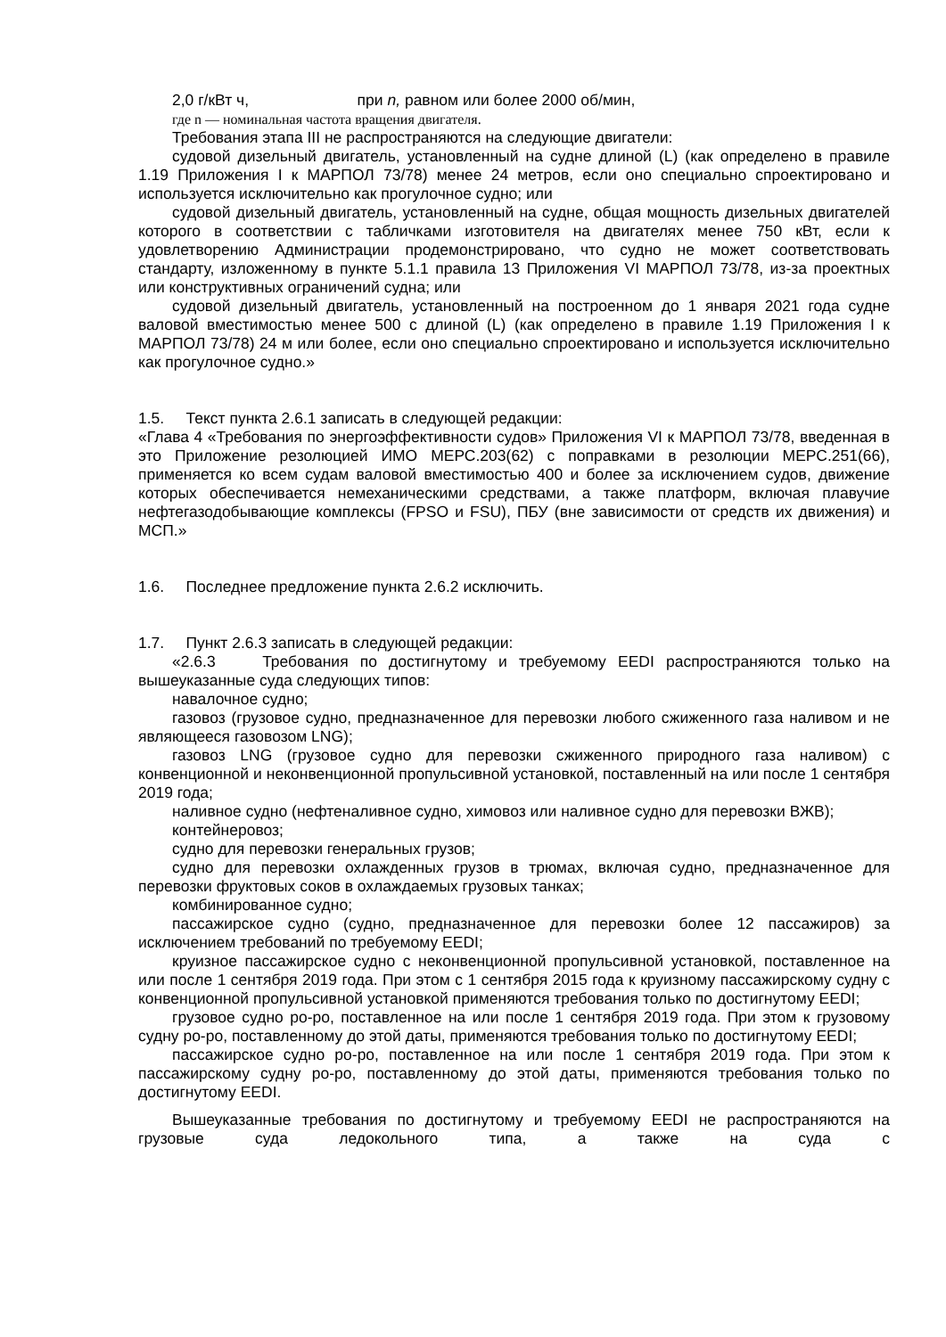2,0 г/кВт ч, при n, равном или более 2000 об/мин,
где n — номинальная частота вращения двигателя.
Требования этапа III не распространяются на следующие двигатели:
судовой дизельный двигатель, установленный на судне длиной (L) (как определено в правиле 1.19 Приложения I к МАРПОЛ 73/78) менее 24 метров, если оно специально спроектировано и используется исключительно как прогулочное судно; или
судовой дизельный двигатель, установленный на судне, общая мощность дизельных двигателей которого в соответствии с табличками изготовителя на двигателях менее 750 кВт, если к удовлетворению Администрации продемонстрировано, что судно не может соответствовать стандарту, изложенному в пункте 5.1.1 правила 13 Приложения VI МАРПОЛ 73/78, из-за проектных или конструктивных ограничений судна; или
судовой дизельный двигатель, установленный на построенном до 1 января 2021 года судне валовой вместимостью менее 500 с длиной (L) (как определено в правиле 1.19 Приложения I к МАРПОЛ 73/78) 24 м или более, если оно специально спроектировано и используется исключительно как прогулочное судно.»
1.5. Текст пункта 2.6.1 записать в следующей редакции:
«Глава 4 «Требования по энергоэффективности судов» Приложения VI к МАРПОЛ 73/78, введенная в это Приложение резолюцией ИМО МЕРС.203(62) с поправками в резолюции МЕРС.251(66), применяется ко всем судам валовой вместимостью 400 и более за исключением судов, движение которых обеспечивается немеханическими средствами, а также платформ, включая плавучие нефтегазодобывающие комплексы (FPSO и FSU), ПБУ (вне зависимости от средств их движения) и МСП.»
1.6. Последнее предложение пункта 2.6.2 исключить.
1.7. Пункт 2.6.3 записать в следующей редакции:
«2.6.3 Требования по достигнутому и требуемому EEDI распространяются только на вышеуказанные суда следующих типов:
навалочное судно;
газовоз (грузовое судно, предназначенное для перевозки любого сжиженного газа наливом и не являющееся газовозом LNG);
газовоз LNG (грузовое судно для перевозки сжиженного природного газа наливом) с конвенционной и неконвенционной пропульсивной установкой, поставленный на или после 1 сентября 2019 года;
наливное судно (нефтеналивное судно, химовоз или наливное судно для перевозки ВЖВ);
контейнеровоз;
судно для перевозки генеральных грузов;
судно для перевозки охлажденных грузов в трюмах, включая судно, предназначенное для перевозки фруктовых соков в охлаждаемых грузовых танках;
комбинированное судно;
пассажирское судно (судно, предназначенное для перевозки более 12 пассажиров) за исключением требований по требуемому EEDI;
круизное пассажирское судно с неконвенционной пропульсивной установкой, поставленное на или после 1 сентября 2019 года. При этом с 1 сентября 2015 года к круизному пассажирскому судну с конвенционной пропульсивной установкой применяются требования только по достигнутому EEDI;
грузовое судно ро-ро, поставленное на или после 1 сентября 2019 года. При этом к грузовому судну ро-ро, поставленному до этой даты, применяются требования только по достигнутому EEDI;
пассажирское судно ро-ро, поставленное на или после 1 сентября 2019 года. При этом к пассажирскому судну ро-ро, поставленному до этой даты, применяются требования только по достигнутому EEDI.
Вышеуказанные требования по достигнутому и требуемому EEDI не распространяются на грузовые суда ледокольного типа, а также на суда с